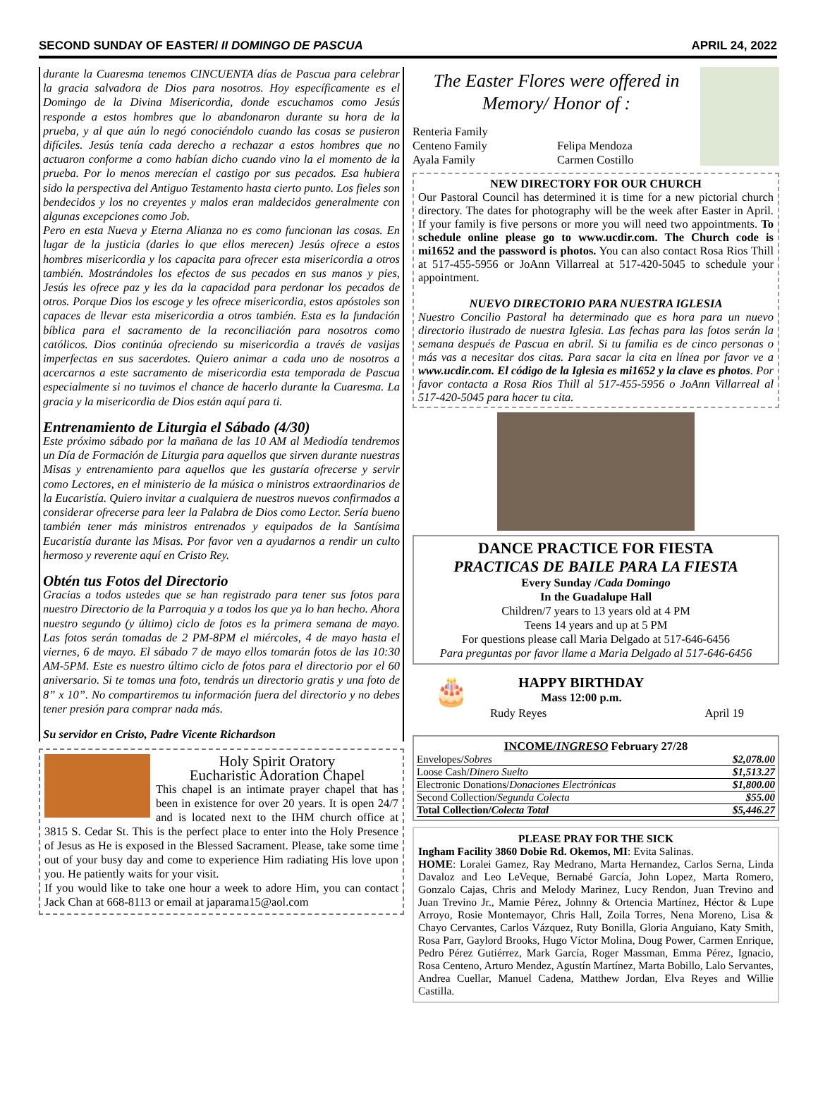SECOND SUNDAY OF EASTER/ II DOMINGO DE PASCUA APRIL 24, 2022
durante la Cuaresma tenemos CINCUENTA días de Pascua para celebrar la gracia salvadora de Dios para nosotros. Hoy específicamente es el Domingo de la Divina Misericordia, donde escuchamos como Jesús responde a estos hombres que lo abandonaron durante su hora de la prueba, y al que aún lo negó conociéndolo cuando las cosas se pusieron difíciles. Jesús tenía cada derecho a rechazar a estos hombres que no actuaron conforme a como habían dicho cuando vino la el momento de la prueba. Por lo menos merecían el castigo por sus pecados. Esa hubiera sido la perspectiva del Antiguo Testamento hasta cierto punto. Los fieles son bendecidos y los no creyentes y malos eran maldecidos generalmente con algunas excepciones como Job.
Pero en esta Nueva y Eterna Alianza no es como funcionan las cosas. En lugar de la justicia (darles lo que ellos merecen) Jesús ofrece a estos hombres misericordia y los capacita para ofrecer esta misericordia a otros también. Mostrándoles los efectos de sus pecados en sus manos y pies, Jesús les ofrece paz y les da la capacidad para perdonar los pecados de otros. Porque Dios los escoge y les ofrece misericordia, estos apóstoles son capaces de llevar esta misericordia a otros también. Esta es la fundación bíblica para el sacramento de la reconciliación para nosotros como católicos. Dios continúa ofreciendo su misericordia a través de vasijas imperfectas en sus sacerdotes. Quiero animar a cada uno de nosotros a acercarnos a este sacramento de misericordia esta temporada de Pascua especialmente si no tuvimos el chance de hacerlo durante la Cuaresma. La gracia y la misericordia de Dios están aquí para ti.
Entrenamiento de Liturgia el Sábado (4/30)
Este próximo sábado por la mañana de las 10 AM al Mediodía tendremos un Día de Formación de Liturgia para aquellos que sirven durante nuestras Misas y entrenamiento para aquellos que les gustaría ofrecerse y servir como Lectores, en el ministerio de la música o ministros extraordinarios de la Eucaristía. Quiero invitar a cualquiera de nuestros nuevos confirmados a considerar ofrecerse para leer la Palabra de Dios como Lector. Sería bueno también tener más ministros entrenados y equipados de la Santísima Eucaristía durante las Misas. Por favor ven a ayudarnos a rendir un culto hermoso y reverente aquí en Cristo Rey.
Obtén tus Fotos del Directorio
Gracias a todos ustedes que se han registrado para tener sus fotos para nuestro Directorio de la Parroquia y a todos los que ya lo han hecho. Ahora nuestro segundo (y último) ciclo de fotos es la primera semana de mayo. Las fotos serán tomadas de 2 PM-8PM el miércoles, 4 de mayo hasta el viernes, 6 de mayo. El sábado 7 de mayo ellos tomarán fotos de las 10:30 AM-5PM. Este es nuestro último ciclo de fotos para el directorio por el 60 aniversario. Si te tomas una foto, tendrás un directorio gratis y una foto de 8” x 10”. No compartiremos tu información fuera del directorio y no debes tener presión para comprar nada más.
Su servidor en Cristo, Padre Vicente Richardson
Holy Spirit Oratory
Eucharistic Adoration Chapel
This chapel is an intimate prayer chapel that has been in existence for over 20 years. It is open 24/7 and is located next to the IHM church office at 3815 S. Cedar St. This is the perfect place to enter into the Holy Presence of Jesus as He is exposed in the Blessed Sacrament. Please, take some time out of your busy day and come to experience Him radiating His love upon you. He patiently waits for your visit.
If you would like to take one hour a week to adore Him, you can contact Jack Chan at 668-8113 or email at japarama15@aol.com
The Easter Flores were offered in Memory/ Honor of :
Renteria Family
Centeno Family
Ayala Family
Felipa Mendoza
Carmen Costillo
NEW DIRECTORY FOR OUR CHURCH
Our Pastoral Council has determined it is time for a new pictorial church directory. The dates for photography will be the week after Easter in April. If your family is five persons or more you will need two appointments. To schedule online please go to www.ucdir.com. The Church code is mi1652 and the password is photos. You can also contact Rosa Rios Thill at 517-455-5956 or JoAnn Villarreal at 517-420-5045 to schedule your appointment.
NUEVO DIRECTORIO PARA NUESTRA IGLESIA
Nuestro Concilio Pastoral ha determinado que es hora para un nuevo directorio ilustrado de nuestra Iglesia. Las fechas para las fotos serán la semana después de Pascua en abril. Si tu familia es de cinco personas o más vas a necesitar dos citas. Para sacar la cita en línea por favor ve a www.ucdir.com. El código de la Iglesia es mi1652 y la clave es photos. Por favor contacta a Rosa Rios Thill al 517-455-5956 o JoAnn Villarreal al 517-420-5045 para hacer tu cita.
DANCE PRACTICE FOR FIESTA
PRACTICAS DE BAILE PARA LA FIESTA
Every Sunday /Cada Domingo
In the Guadalupe Hall
Children/7 years to 13 years old at 4 PM
Teens 14 years and up at 5 PM
For questions please call Maria Delgado at 517-646-6456
Para preguntas por favor llame a Maria Delgado al 517-646-6456
🎂
HAPPY BIRTHDAY
Mass 12:00 p.m.
Rudy Reyes April 19
INCOME/INGRESO February 27/28
| Envelopes/ Sobres | $2,078.00 |
| Loose Cash/ Dinero Suelto | $1,513.27 |
| Electronic Donations/ Donaciones Electrónicas | $1,800.00 |
| Second Collection/ Segunda Colecta | $55.00 |
| Total Collection/ Colecta Total | $5,446.27 |
PLEASE PRAY FOR THE SICK
Ingham Facility 3860 Dobie Rd. Okemos, MI: Evita Salinas.
HOME: Loralei Gamez, Ray Medrano, Marta Hernandez, Carlos Serna, Linda Davaloz and Leo LeVeque, Bernabé García, John Lopez, Marta Romero, Gonzalo Cajas, Chris and Melody Marinez, Lucy Rendon, Juan Trevino and Juan Trevino Jr., Mamie Pérez, Johnny & Ortencia Martínez, Héctor & Lupe Arroyo, Rosie Montemayor, Chris Hall, Zoila Torres, Nena Moreno, Lisa & Chayo Cervantes, Carlos Vázquez, Ruty Bonilla, Gloria Anguiano, Katy Smith, Rosa Parr, Gaylord Brooks, Hugo Víctor Molina, Doug Power, Carmen Enrique, Pedro Pérez Gutiérrez, Mark García, Roger Massman, Emma Pérez, Ignacio, Rosa Centeno, Arturo Mendez, Agustín Martínez, Marta Bobillo, Lalo Servantes, Andrea Cuellar, Manuel Cadena, Matthew Jordan, Elva Reyes and Willie Castilla.